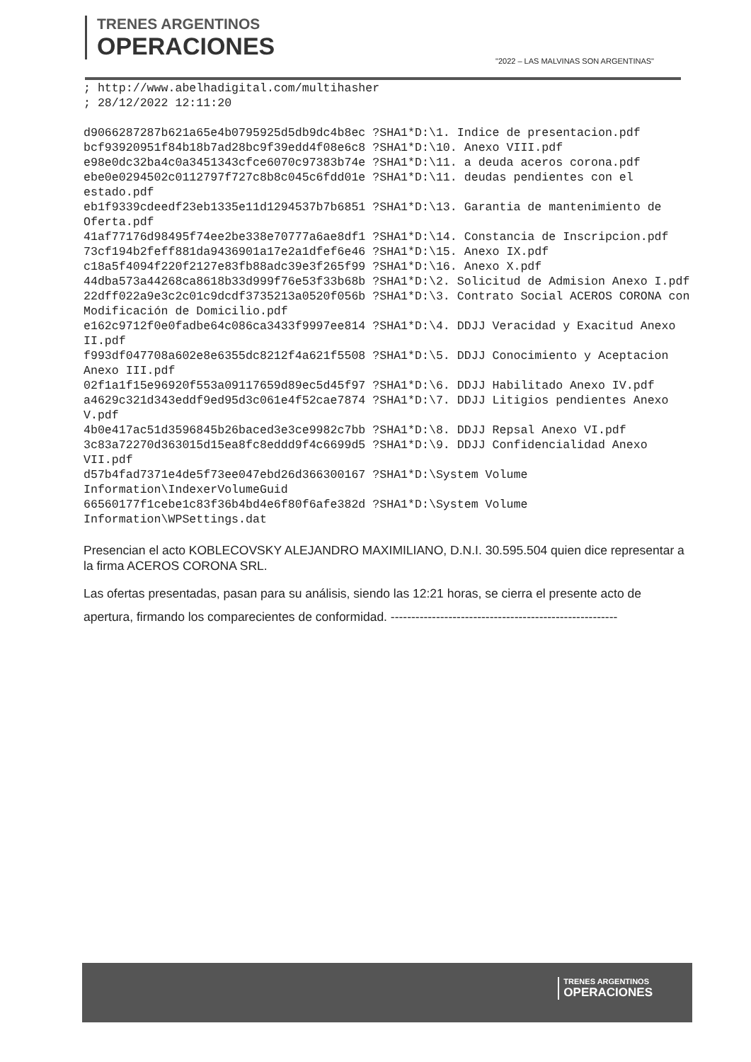TRENES ARGENTINOS
OPERACIONES
"2022 – LAS MALVINAS SON ARGENTINAS"
; http://www.abelhadigital.com/multihasher
; 28/12/2022 12:11:20

d9066287287b621a65e4b0795925d5db9dc4b8ec ?SHA1*D:\1. Indice de presentacion.pdf
bcf93920951f84b18b7ad28bc9f39edd4f08e6c8 ?SHA1*D:\10. Anexo VIII.pdf
e98e0dc32ba4c0a3451343cfce6070c97383b74e ?SHA1*D:\11. a deuda aceros corona.pdf
ebe0e0294502c0112797f727c8b8c045c6fdd01e ?SHA1*D:\11. deudas pendientes con el estado.pdf
eb1f9339cdeedf23eb1335e11d1294537b7b6851 ?SHA1*D:\13. Garantia de mantenimiento de Oferta.pdf
41af77176d98495f74ee2be338e70777a6ae8df1 ?SHA1*D:\14. Constancia de Inscripcion.pdf
73cf194b2feff881da9436901a17e2a1dfef6e46 ?SHA1*D:\15. Anexo IX.pdf
c18a5f4094f220f2127e83fb88adc39e3f265f99 ?SHA1*D:\16. Anexo X.pdf
44dba573a44268ca8618b33d999f76e53f33b68b ?SHA1*D:\2. Solicitud de Admision Anexo I.pdf
22dff022a9e3c2c01c9dcdf3735213a0520f056b ?SHA1*D:\3. Contrato Social ACEROS CORONA con Modificación de Domicilio.pdf
e162c9712f0e0fadbe64c086ca3433f9997ee814 ?SHA1*D:\4. DDJJ Veracidad y Exacitud Anexo II.pdf
f993df047708a602e8e6355dc8212f4a621f5508 ?SHA1*D:\5. DDJJ Conocimiento y Aceptacion Anexo III.pdf
02f1a1f15e96920f553a09117659d89ec5d45f97 ?SHA1*D:\6. DDJJ Habilitado Anexo IV.pdf
a4629c321d343eddf9ed95d3c061e4f52cae7874 ?SHA1*D:\7. DDJJ Litigios pendientes Anexo V.pdf
4b0e417ac51d3596845b26baced3e3ce9982c7bb ?SHA1*D:\8. DDJJ Repsal Anexo VI.pdf
3c83a72270d363015d15ea8fc8eddd9f4c6699d5 ?SHA1*D:\9. DDJJ Confidencialidad Anexo VII.pdf
d57b4fad7371e4de5f73ee047ebd26d366300167 ?SHA1*D:\System Volume Information\IndexerVolumeGuid
66560177f1cebe1c83f36b4bd4e6f80f6afe382d ?SHA1*D:\System Volume Information\WPSettings.dat
Presencian el acto KOBLECOVSKY ALEJANDRO MAXIMILIANO, D.N.I. 30.595.504 quien dice representar a la firma ACEROS CORONA SRL.
Las ofertas presentadas, pasan para su análisis, siendo las 12:21 horas, se cierra el presente acto de apertura, firmando los comparecientes de conformidad. -------------------------------------------------------
TRENES ARGENTINOS
OPERACIONES